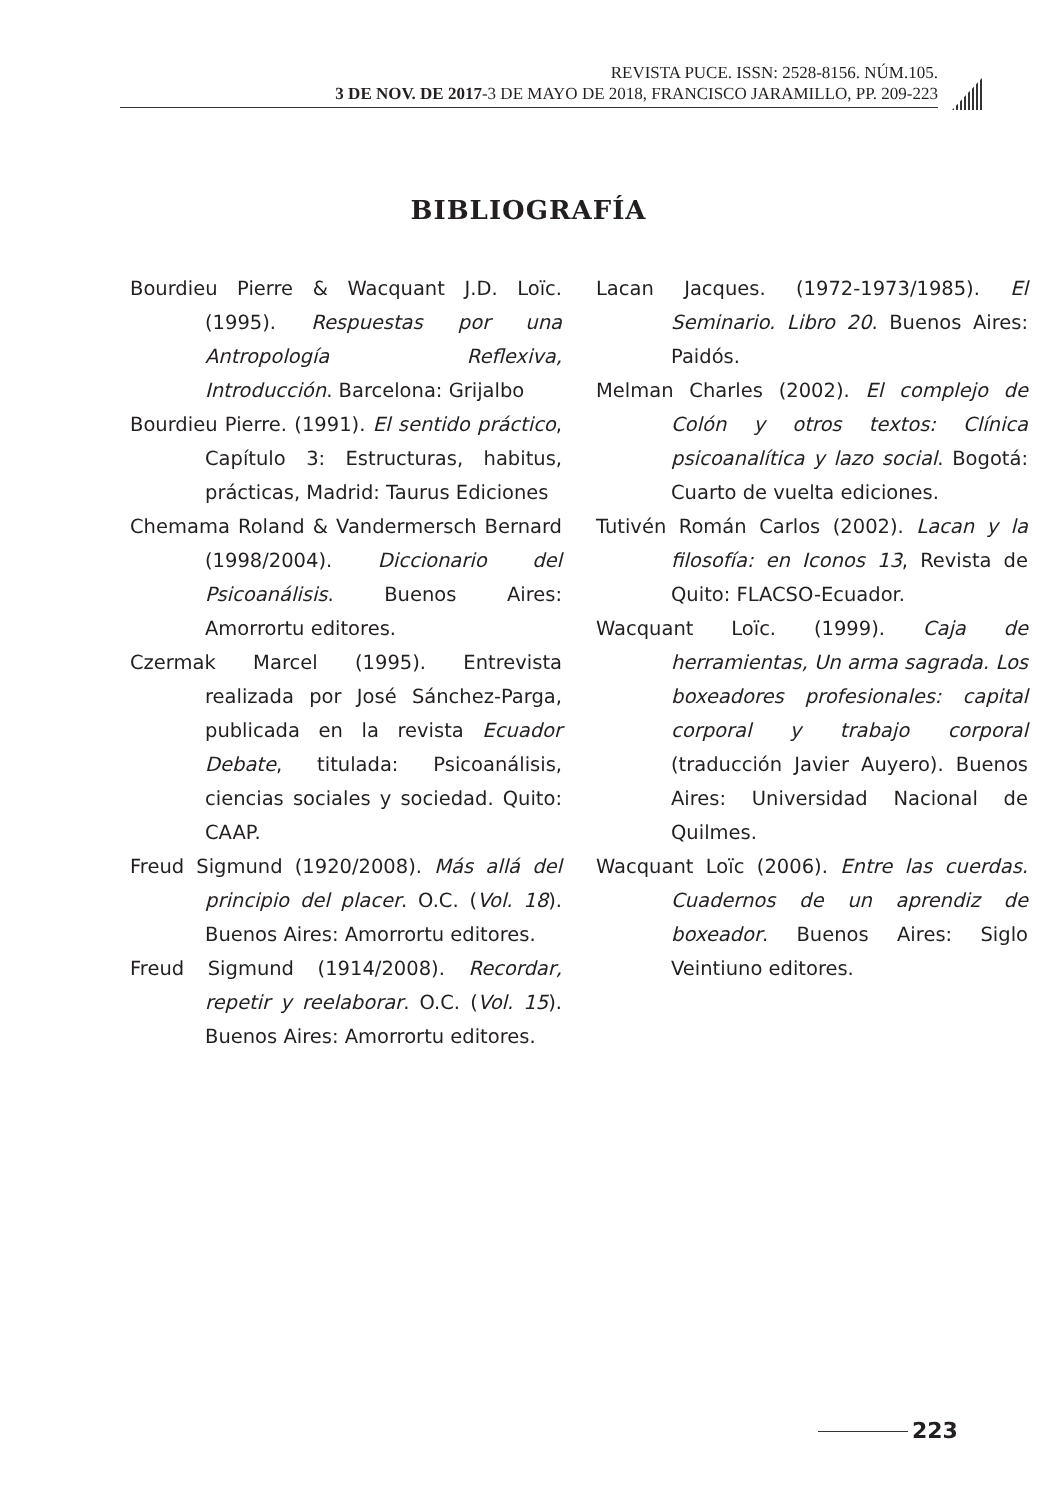REVISTA PUCE. ISSN: 2528-8156. NÚM.105.
3 DE NOV. DE 2017-3 DE MAYO DE 2018, FRANCISCO JARAMILLO, PP. 209-223
BIBLIOGRAFÍA
Bourdieu Pierre & Wacquant J.D. Loïc. (1995). Respuestas por una Antropología Reflexiva, Introducción. Barcelona: Grijalbo
Bourdieu Pierre. (1991). El sentido práctico, Capítulo 3: Estructuras, habitus, prácticas, Madrid: Taurus Ediciones
Chemama Roland & Vandermersch Bernard (1998/2004). Diccionario del Psicoanálisis. Buenos Aires: Amorrortu editores.
Czermak Marcel (1995). Entrevista realizada por José Sánchez-Parga, publicada en la revista Ecuador Debate, titulada: Psicoanálisis, ciencias sociales y sociedad. Quito: CAAP.
Freud Sigmund (1920/2008). Más allá del principio del placer. O.C. (Vol. 18). Buenos Aires: Amorrortu editores.
Freud Sigmund (1914/2008). Recordar, repetir y reelaborar. O.C. (Vol. 15). Buenos Aires: Amorrortu editores.
Lacan Jacques. (1972-1973/1985). El Seminario. Libro 20. Buenos Aires: Paidós.
Melman Charles (2002). El complejo de Colón y otros textos: Clínica psicoanalítica y lazo social. Bogotá: Cuarto de vuelta ediciones.
Tutivén Román Carlos (2002). Lacan y la filosofía: en Iconos 13, Revista de Quito: FLACSO-Ecuador.
Wacquant Loïc. (1999). Caja de herramientas, Un arma sagrada. Los boxeadores profesionales: capital corporal y trabajo corporal (traducción Javier Auyero). Buenos Aires: Universidad Nacional de Quilmes.
Wacquant Loïc (2006). Entre las cuerdas. Cuadernos de un aprendiz de boxeador. Buenos Aires: Siglo Veintiuno editores.
223